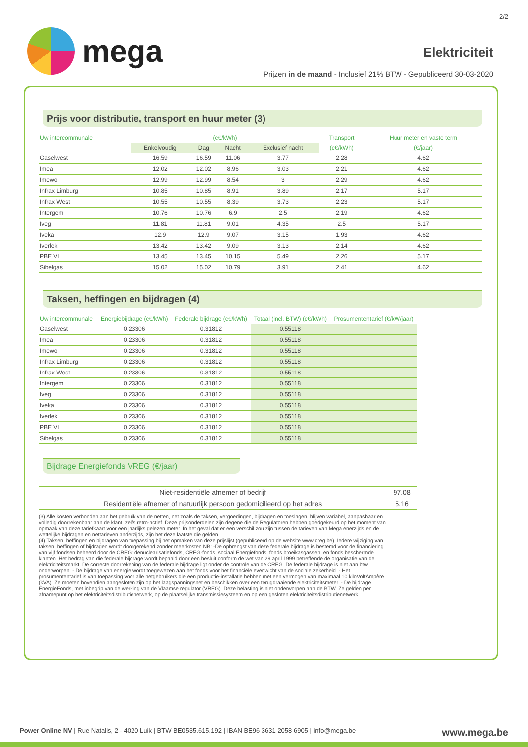2/2
mega
Elektriciteit
Prijzen in de maand - Inclusief 21% BTW - Gepubliceerd 30-03-2020
Prijs voor distributie, transport en huur meter (3)
| Uw intercommunale | (c€/kWh) | | | | Transport | Huur meter en vaste term |
| --- | --- | --- | --- | --- | --- | --- |
| | Enkelvoudig | Dag | Nacht | Exclusief nacht | (c€/kWh) | (€/jaar) |
| Gaselwest | 16.59 | 16.59 | 11.06 | 3.77 | 2.28 | 4.62 |
| Imea | 12.02 | 12.02 | 8.96 | 3.03 | 2.21 | 4.62 |
| Imewo | 12.99 | 12.99 | 8.54 | 3 | 2.29 | 4.62 |
| Infrax Limburg | 10.85 | 10.85 | 8.91 | 3.89 | 2.17 | 5.17 |
| Infrax West | 10.55 | 10.55 | 8.39 | 3.73 | 2.23 | 5.17 |
| Intergem | 10.76 | 10.76 | 6.9 | 2.5 | 2.19 | 4.62 |
| Iveg | 11.81 | 11.81 | 9.01 | 4.35 | 2.5 | 5.17 |
| Iveka | 12.9 | 12.9 | 9.07 | 3.15 | 1.93 | 4.62 |
| Iverlek | 13.42 | 13.42 | 9.09 | 3.13 | 2.14 | 4.62 |
| PBE VL | 13.45 | 13.45 | 10.15 | 5.49 | 2.26 | 5.17 |
| Sibelgas | 15.02 | 15.02 | 10.79 | 3.91 | 2.41 | 4.62 |
Taksen, heffingen en bijdragen (4)
| Uw intercommunale | Energiebijdrage (c€/kWh) | Federale bijdrage (c€/kWh) | Totaal (incl. BTW) (c€/kWh) | Prosumententarief (€/kW/jaar) |
| --- | --- | --- | --- | --- |
| Gaselwest | 0.23306 | 0.31812 | 0.55118 | |
| Imea | 0.23306 | 0.31812 | 0.55118 | |
| Imewo | 0.23306 | 0.31812 | 0.55118 | |
| Infrax Limburg | 0.23306 | 0.31812 | 0.55118 | |
| Infrax West | 0.23306 | 0.31812 | 0.55118 | |
| Intergem | 0.23306 | 0.31812 | 0.55118 | |
| Iveg | 0.23306 | 0.31812 | 0.55118 | |
| Iveka | 0.23306 | 0.31812 | 0.55118 | |
| Iverlek | 0.23306 | 0.31812 | 0.55118 | |
| PBE VL | 0.23306 | 0.31812 | 0.55118 | |
| Sibelgas | 0.23306 | 0.31812 | 0.55118 | |
Bijdrage Energiefonds VREG (€/jaar)
| Niet-residentiële afnemer of bedrijf | 97.08 |
| Residentiële afnemer of natuurlijk persoon gedomicilieerd op het adres | 5.16 |
(3) Alle kosten verbonden aan het gebruik van de netten, net zoals de taksen, vergoedingen, bijdragen en toeslagen, blijven variabel, aanpasbaar en volledig doorrekenbaar aan de klant, zelfs retro-actief. Deze prijsonderdelen zijn degene die de Regulatoren hebben goedgekeurd op het moment van opmaak van deze tariefkaart voor een jaarlijks gelezen meter. In het geval dat er een verschil zou zijn tussen de tarieven van Mega enerzijds en de wettelijke bijdragen en nettarieven anderzijds, zijn het deze laatste die gelden.
(4) Taksen, heffingen en bijdragen van toepassing bij het opmaken van deze prijslijst (gepubliceerd op de website www.creg.be). Iedere wijziging van taksen, heffingen of bijdragen wordt doorgerekend zonder meerkosten.NB: -De opbrengst van deze federale bijdrage is bestemd voor de financiering van vijf fondsen beheerd door de CREG: denuclearisatiefonds, CREG-fonds, sociaal Energiefonds, fonds broeikasgassen, en fonds beschermde klanten. Het bedrag van die federale bijdrage wordt bepaald door een besluit conform de wet van 29 april 1999 betreffende de organisatie van de elektriciteitsmarkt. De correcte doorrekening van de federale bijdrage ligt onder de controle van de CREG. De federale bijdrage is niet aan btw onderworpen. - De bijdrage van energie wordt toegewezen aan het fonds voor het financiële evenwicht van de sociale zekerheid. - Het prosumententarief is van toepassing voor alle netgebruikers die een productie-installatie hebben met een vermogen van maximaal 10 kiloVoltAmpère (kVA). Ze moeten bovendien aangesloten zijn op het laagspanningsnet en beschikken over een terugdraaiende elektriciteitsmeter. - De bijdrage EnergieFonds, met inbegrip van de werking van de Vlaamse regulator (VREG). Deze belasting is niet onderworpen aan de BTW. Ze gelden per afnamepunt op het elektriciteitsdistributienetwerk, op de plaatselijke transmissiesysteem en op een gesloten elektriciteitsdistributienetwerk.
Power Online NV | Rue Natalis, 2 - 4020 Luik | BTW BE0535.615.192 | IBAN BE96 3631 2058 6905 | info@mega.be www.mega.be